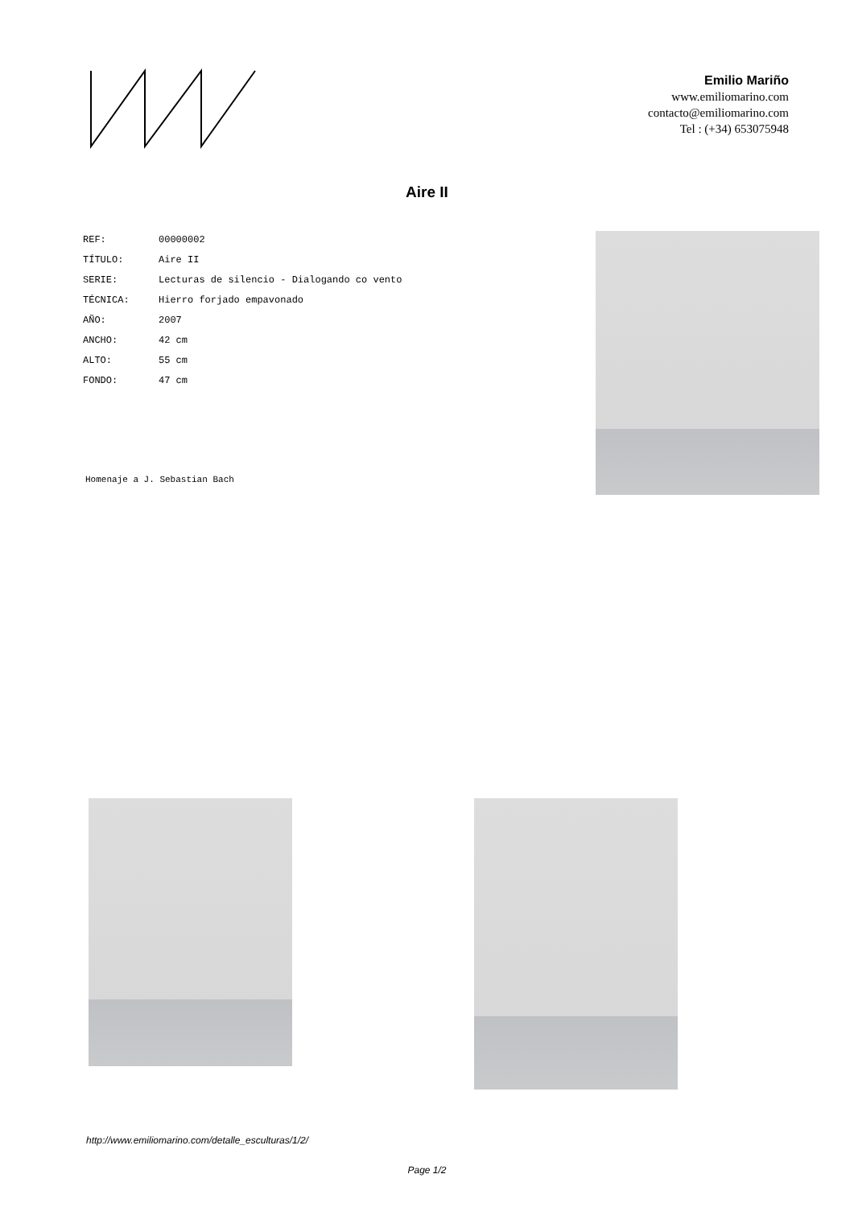Emilio Mariño
www.emiliomarino.com
contacto@emiliomarino.com
Tel : (+34) 653075948
Aire II
| REF: | 00000002 |
| TÍTULO: | Aire II |
| SERIE: | Lecturas de silencio - Dialogando co vento |
| TÉCNICA: | Hierro forjado empavonado |
| AÑO: | 2007 |
| ANCHO: | 42 cm |
| ALTO: | 55 cm |
| FONDO: | 47 cm |
Homenaje a J. Sebastian Bach
http://www.emiliomarino.com/detalle_esculturas/1/2/
Page 1/2